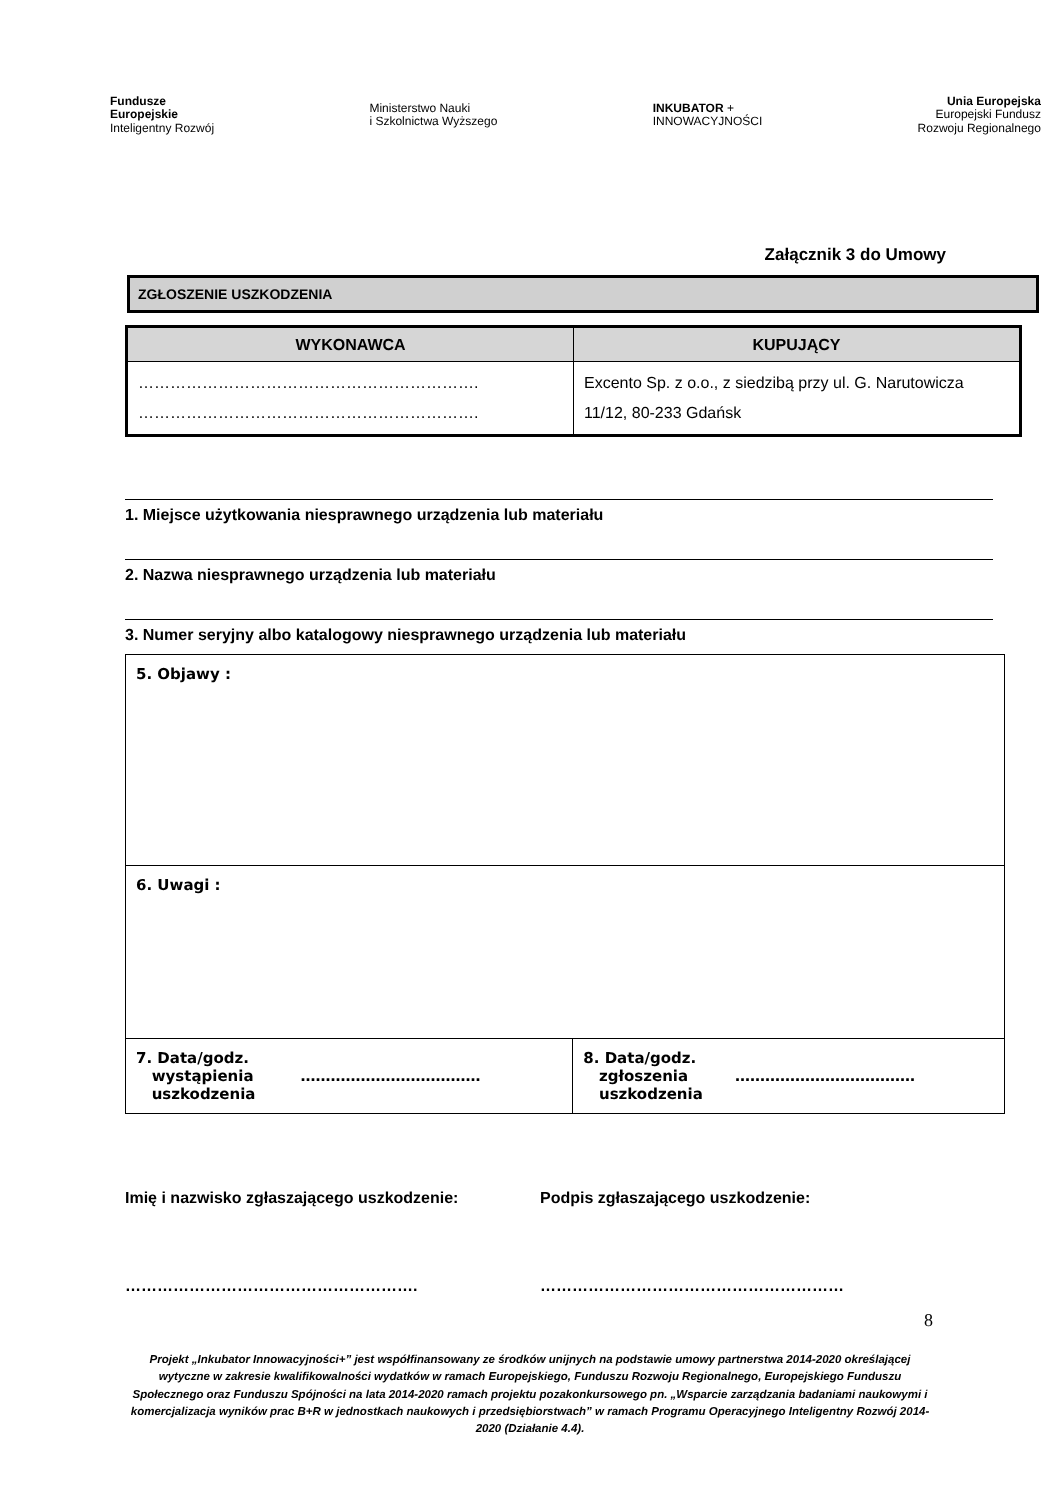Fundusze
Europejskie
Inteligentny Rozwój
Ministerstwo Nauki
i Szkolnictwa Wyższego
INKUBATOR +
INNOWACYJNOŚCI
Unia Europejska
Europejski Fundusz
Rozwoju Regionalnego
Załącznik 3 do Umowy
ZGŁOSZENIE USZKODZENIA
| WYKONAWCA | KUPUJĄCY |
| --- | --- |
| ………………………………………………………. ………………………………………………………. | Excento Sp. z o.o., z siedzibą przy ul. G. Narutowicza 11/12, 80-233 Gdańsk |
1. Miejsce użytkowania niesprawnego urządzenia lub materiału
2. Nazwa niesprawnego urządzenia lub materiału
3. Numer seryjny albo katalogowy niesprawnego urządzenia lub materiału
| 5. Objawy : | |
| 6. Uwagi : | |
| 7. Data/godz. wystąpienia ……………………………… uszkodzenia | 8. Data/godz. zgłoszenia ……………………………… uszkodzenia |
Imię i nazwisko zgłaszającego uszkodzenie: Podpis zgłaszającego uszkodzenie:
………………………………………………. …………………………………………………
8
Projekt „Inkubator Innowacyjności+” jest współfinansowany ze środków unijnych na podstawie umowy partnerstwa 2014-2020 określającej wytyczne w zakresie kwalifikowalności wydatków w ramach Europejskiego, Funduszu Rozwoju Regionalnego, Europejskiego Funduszu Społecznego oraz Funduszu Spójności na lata 2014-2020 ramach projektu pozakonkursowego pn. „Wsparcie zarządzania badaniami naukowymi i komercjalizacja wyników prac B+R w jednostkach naukowych i przedsiębiorstwach” w ramach Programu Operacyjnego Inteligentny Rozwój 2014-2020 (Działanie 4.4).